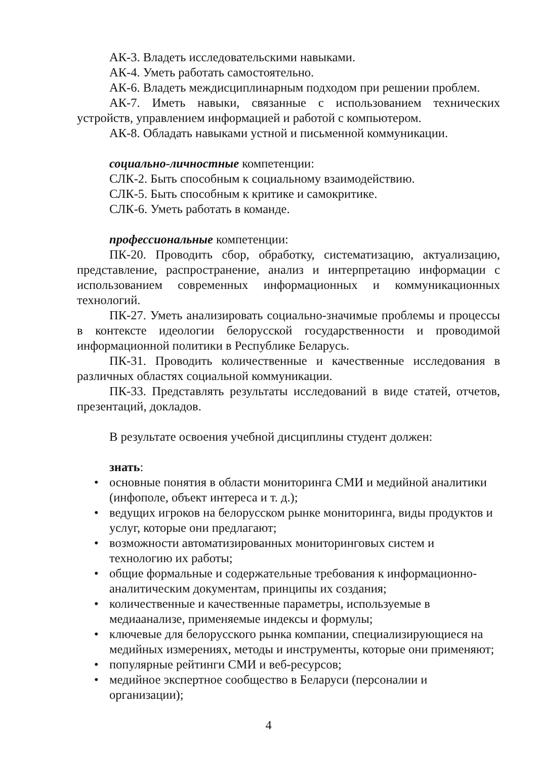АК-3. Владеть исследовательскими навыками.
АК-4. Уметь работать самостоятельно.
АК-6. Владеть междисциплинарным подходом при решении проблем.
АК-7. Иметь навыки, связанные с использованием технических устройств, управлением информацией и работой с компьютером.
АК-8. Обладать навыками устной и письменной коммуникации.
социально-личностные компетенции:
СЛК-2. Быть способным к социальному взаимодействию.
СЛК-5. Быть способным к критике и самокритике.
СЛК-6. Уметь работать в команде.
профессиональные компетенции:
ПК-20. Проводить сбор, обработку, систематизацию, актуализацию, представление, распространение, анализ и интерпретацию информации с использованием современных информационных и коммуникационных технологий.
ПК-27. Уметь анализировать социально-значимые проблемы и процессы в контексте идеологии белорусской государственности и проводимой информационной политики в Республике Беларусь.
ПК-31. Проводить количественные и качественные исследования в различных областях социальной коммуникации.
ПК-33. Представлять результаты исследований в виде статей, отчетов, презентаций, докладов.
В результате освоения учебной дисциплины студент должен:
знать:
• основные понятия в области мониторинга СМИ и медийной аналитики (инфополе, объект интереса и т. д.);
• ведущих игроков на белорусском рынке мониторинга, виды продуктов и услуг, которые они предлагают;
• возможности автоматизированных мониторинговых систем и технологию их работы;
• общие формальные и содержательные требования к информационно-аналитическим документам, принципы их создания;
• количественные и качественные параметры, используемые в медиаанализе, применяемые индексы и формулы;
• ключевые для белорусского рынка компании, специализирующиеся на медийных измерениях, методы и инструменты, которые они применяют;
• популярные рейтинги СМИ и веб-ресурсов;
• медийное экспертное сообщество в Беларуси (персоналии и организации);
4